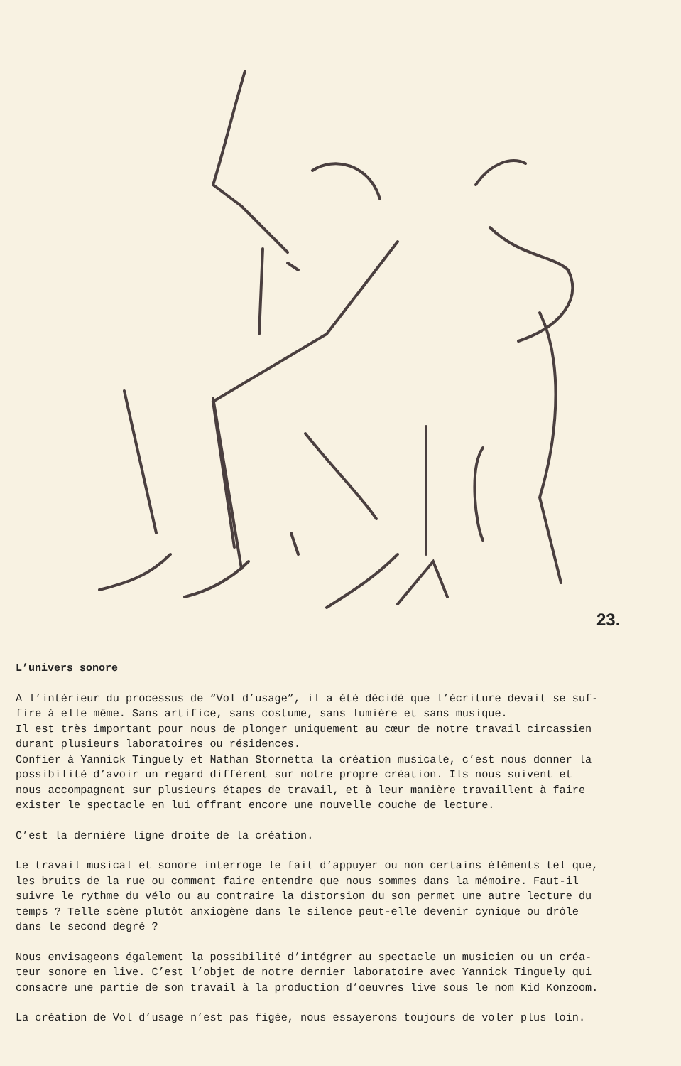23.
L’univers sonore
A l’intérieur du processus de “Vol d’usage”, il a été décidé que l’écriture devait se suf-
fire à elle même. Sans artifice, sans costume, sans lumière et sans musique.
Il est très important pour nous de plonger uniquement au cœur de notre travail circassien
durant plusieurs laboratoires ou résidences.
Confier à Yannick Tinguely et Nathan Stornetta la création musicale, c’est nous donner la
possibilité d’avoir un regard différent sur notre propre création. Ils nous suivent et
nous accompagnent sur plusieurs étapes de travail, et à leur manière travaillent à faire
exister le spectacle en lui offrant encore une nouvelle couche de lecture.
C’est la dernière ligne droite de la création.
Le travail musical et sonore interroge le fait d’appuyer ou non certains éléments tel que,
les bruits de la rue ou comment faire entendre que nous sommes dans la mémoire. Faut-il
suivre le rythme du vélo ou au contraire la distorsion du son permet une autre lecture du
temps ? Telle scène plutôt anxiogène dans le silence peut-elle devenir cynique ou drôle
dans le second degré ?
Nous envisageons également la possibilité d’intégrer au spectacle un musicien ou un créa-
teur sonore en live. C’est l’objet de notre dernier laboratoire avec Yannick Tinguely qui
consacre une partie de son travail à la production d’oeuvres live sous le nom Kid Konzoom.
La création de Vol d’usage n’est pas figée, nous essayerons toujours de voler plus loin.